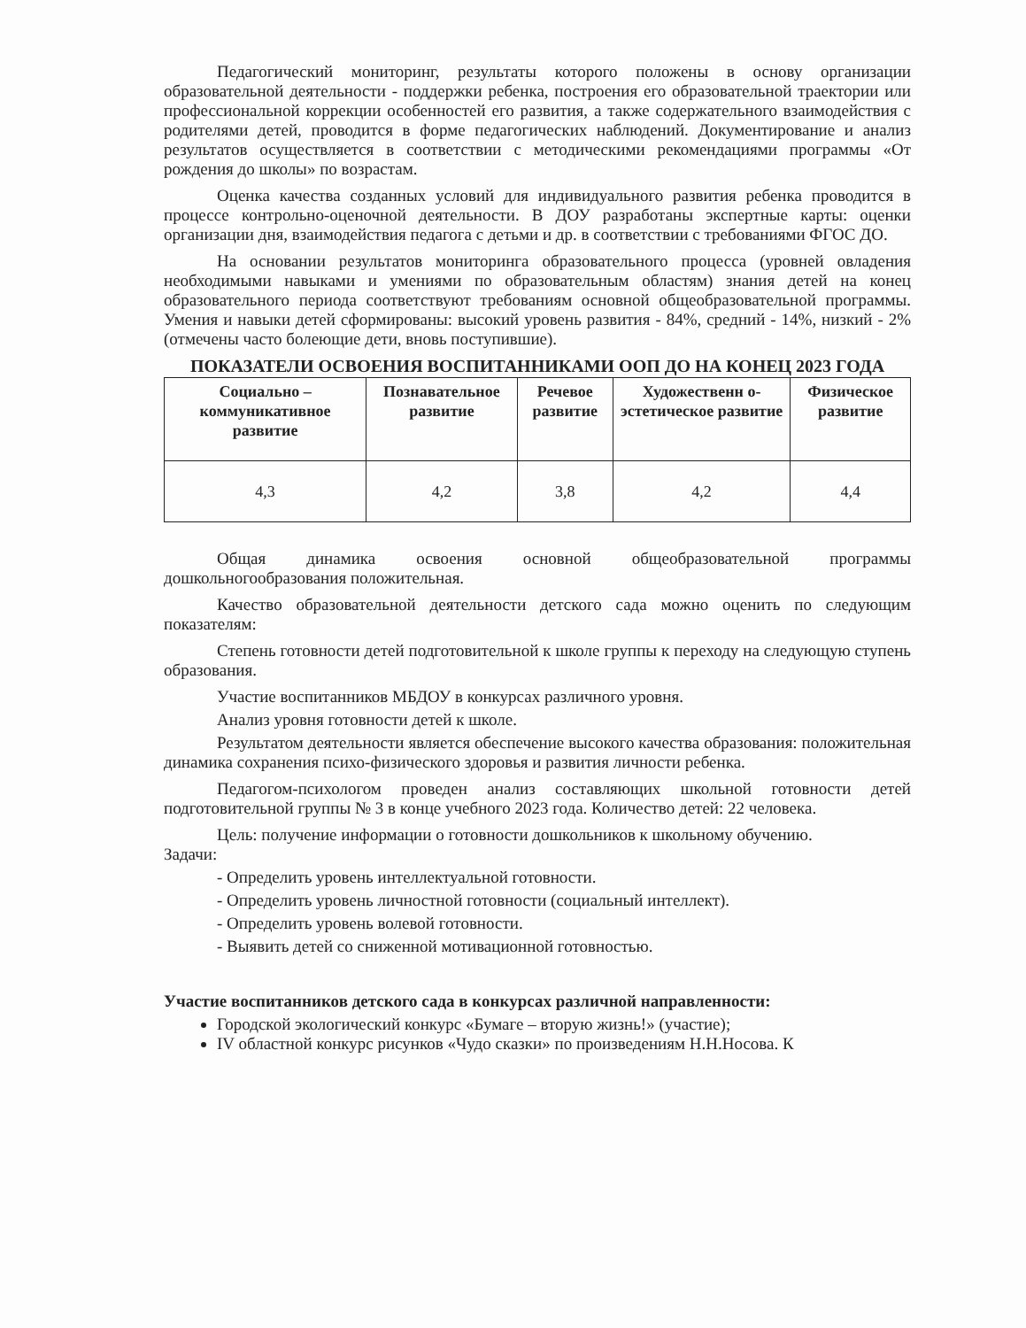Педагогический мониторинг, результаты которого положены в основу организации образовательной деятельности - поддержки ребенка, построения его образовательной траектории или профессиональной коррекции особенностей его развития, а также содержательного взаимодействия с родителями детей, проводится в форме педагогических наблюдений. Документирование и анализ результатов осуществляется в соответствии с методическими рекомендациями программы «От рождения до школы» по возрастам.
Оценка качества созданных условий для индивидуального развития ребенка проводится в процессе контрольно-оценочной деятельности. В ДОУ разработаны экспертные карты: оценки организации дня, взаимодействия педагога с детьми и др. в соответствии с требованиями ФГОС ДО.
На основании результатов мониторинга образовательного процесса (уровней овладения необходимыми навыками и умениями по образовательным областям) знания детей на конец образовательного периода соответствуют требованиям основной общеобразовательной программы. Умения и навыки детей сформированы: высокий уровень развития - 84%, средний - 14%, низкий - 2% (отмечены часто болеющие дети, вновь поступившие).
ПОКАЗАТЕЛИ ОСВОЕНИЯ ВОСПИТАННИКАМИ ООП ДО НА КОНЕЦ 2023 ГОДА
| Социально – коммуникативное развитие | Познавательное развитие | Речевое развитие | Художественн о-эстетическое развитие | Физическое развитие |
| --- | --- | --- | --- | --- |
| 4,3 | 4,2 | 3,8 | 4,2 | 4,4 |
Общая динамика освоения основной общеобразовательной программы дошкольногообразования положительная.
Качество образовательной деятельности детского сада можно оценить по следующим показателям:
Степень готовности детей подготовительной к школе группы к переходу на следующую ступень образования.
Участие воспитанников МБДОУ в конкурсах различного уровня.
Анализ уровня готовности детей к школе.
Результатом деятельности является обеспечение высокого качества образования: положительная динамика сохранения психо-физического здоровья и развития личности ребенка.
Педагогом-психологом проведен анализ составляющих школьной готовности детей подготовительной группы № 3 в конце учебного 2023 года. Количество детей: 22 человека.
Цель: получение информации о готовности дошкольников к школьному обучению.
Задачи:
- Определить уровень интеллектуальной готовности.
- Определить уровень личностной готовности (социальный интеллект).
- Определить уровень волевой готовности.
- Выявить детей со сниженной мотивационной готовностью.
Участие воспитанников детского сада в конкурсах различной направленности:
Городской экологический конкурс «Бумаге – вторую жизнь!» (участие);
IV областной конкурс рисунков «Чудо сказки» по произведениям Н.Н.Носова. К